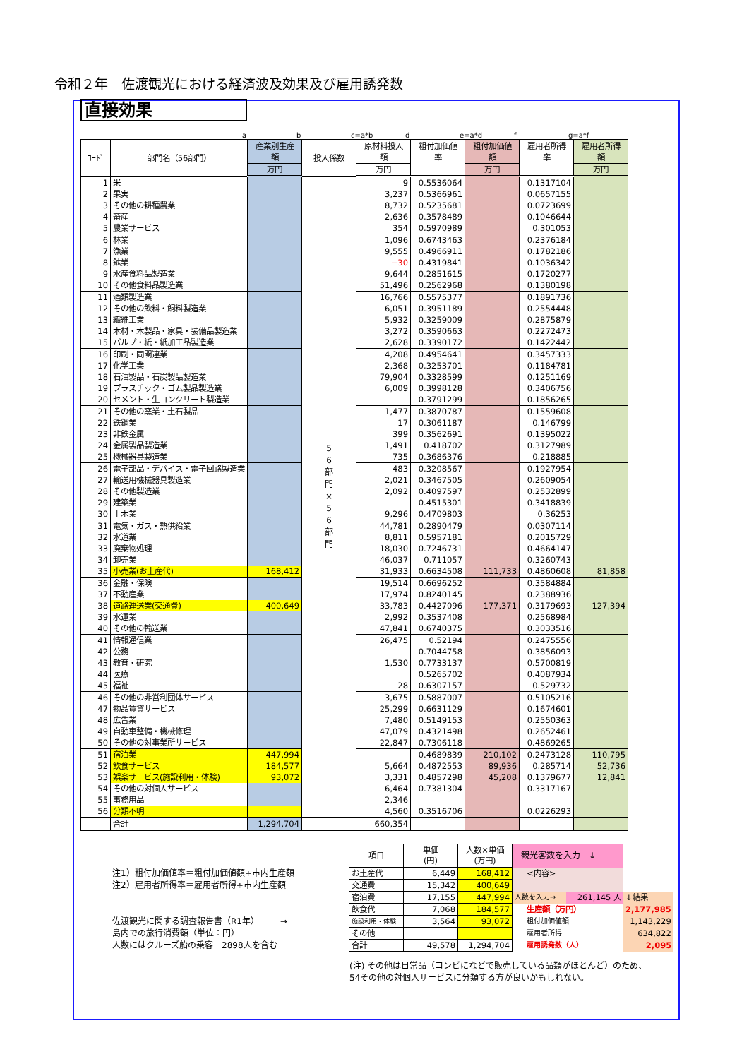令和２年　佐渡観光における経済波及効果及び雇用誘発数
直接効果
a b c=a*b d e=a*d f g=a*f
| ｺｰﾄﾞ | 部門名（56部門） | 産業別生産 額 | 投入係数 | 原材料投入 額 | 粗付加価値 率 | 粗付加価値 額 | 雇用者所得 率 | 雇用者所得 額 |
| --- | --- | --- | --- | --- | --- | --- | --- | --- |
| | | 万円 | | 万円 | | 万円 | | 万円 |
| 1 | 米 | | 5 6 部 門 × 5 6 部 門 | 9 | 0.5536064 | | 0.1317104 | |
| 2 | 果実 | | | 3,237 | 0.5366961 | | 0.0657155 | |
| 3 | その他の耕種農業 | | | 8,732 | 0.5235681 | | 0.0723699 | |
| 4 | 畜産 | | | 2,636 | 0.3578489 | | 0.1046644 | |
| 5 | 農業サービス | | | 354 | 0.5970989 | | 0.301053 | |
| 6 | 林業 | | | 1,096 | 0.6743463 | | 0.2376184 | |
| 7 | 漁業 | | | 9,555 | 0.4966911 | | 0.1782186 | |
| 8 | 鉱業 | | | −30 | 0.4319841 | | 0.1036342 | |
| 9 | 水産食料品製造業 | | | 9,644 | 0.2851615 | | 0.1720277 | |
| 10 | その他食料品製造業 | | | 51,496 | 0.2562968 | | 0.1380198 | |
| 11 | 酒類製造業 | | | 16,766 | 0.5575377 | | 0.1891736 | |
| 12 | その他の飲料・飼料製造業 | | | 6,051 | 0.3951189 | | 0.2554448 | |
| 13 | 繊維工業 | | | 5,932 | 0.3259009 | | 0.2875879 | |
| 14 | 木材・木製品・家具・装備品製造業 | | | 3,272 | 0.3590663 | | 0.2272473 | |
| 15 | パルプ・紙・紙加工品製造業 | | | 2,628 | 0.3390172 | | 0.1422442 | |
| 16 | 印刷・同関連業 | | | 4,208 | 0.4954641 | | 0.3457333 | |
| 17 | 化学工業 | | | 2,368 | 0.3253701 | | 0.1184781 | |
| 18 | 石油製品・石炭製品製造業 | | | 79,904 | 0.3328599 | | 0.1251169 | |
| 19 | プラスチック・ゴム製品製造業 | | | 6,009 | 0.3998128 | | 0.3406756 | |
| 20 | セメント・生コンクリート製造業 | | | | 0.3791299 | | 0.1856265 | |
| 21 | その他の窯業・土石製品 | | | 1,477 | 0.3870787 | | 0.1559608 | |
| 22 | 鉄鋼業 | | | 17 | 0.3061187 | | 0.146799 | |
| 23 | 非鉄金属 | | | 399 | 0.3562691 | | 0.1395022 | |
| 24 | 金属製品製造業 | | | 1,491 | 0.418702 | | 0.3127989 | |
| 25 | 機械器具製造業 | | | 735 | 0.3686376 | | 0.218885 | |
| 26 | 電子部品・デバイス・電子回路製造業 | | | 483 | 0.3208567 | | 0.1927954 | |
| 27 | 輸送用機械器具製造業 | | | 2,021 | 0.3467505 | | 0.2609054 | |
| 28 | その他製造業 | | | 2,092 | 0.4097597 | | 0.2532899 | |
| 29 | 建築業 | | | | 0.4515301 | | 0.3418839 | |
| 30 | 土木業 | | | 9,296 | 0.4709803 | | 0.36253 | |
| 31 | 電気・ガス・熱供給業 | | | 44,781 | 0.2890479 | | 0.0307114 | |
| 32 | 水道業 | | | 8,811 | 0.5957181 | | 0.2015729 | |
| 33 | 廃棄物処理 | | | 18,030 | 0.7246731 | | 0.4664147 | |
| 34 | 卸売業 | | | 46,037 | 0.711057 | | 0.3260743 | |
| 35 | 小売業(お土産代) | 168,412 | | 31,933 | 0.6634508 | 111,733 | 0.4860608 | 81,858 |
| 36 | 金融・保険 | | | 19,514 | 0.6696252 | | 0.3584884 | |
| 37 | 不動産業 | | | 17,974 | 0.8240145 | | 0.2388936 | |
| 38 | 道路運送業(交通費) | 400,649 | | 33,783 | 0.4427096 | 177,371 | 0.3179693 | 127,394 |
| 39 | 水運業 | | | 2,992 | 0.3537408 | | 0.2568984 | |
| 40 | その他の輸送業 | | | 47,841 | 0.6740375 | | 0.3033516 | |
| 41 | 情報通信業 | | | 26,475 | 0.52194 | | 0.2475556 | |
| 42 | 公務 | | | | 0.7044758 | | 0.3856093 | |
| 43 | 教育・研究 | | | 1,530 | 0.7733137 | | 0.5700819 | |
| 44 | 医療 | | | | 0.5265702 | | 0.4087934 | |
| 45 | 福祉 | | | 28 | 0.6307157 | | 0.529732 | |
| 46 | その他の非営利団体サービス | | | 3,675 | 0.5887007 | | 0.5105216 | |
| 47 | 物品賃貸サービス | | | 25,299 | 0.6631129 | | 0.1674601 | |
| 48 | 広告業 | | | 7,480 | 0.5149153 | | 0.2550363 | |
| 49 | 自動車整備・機械修理 | | | 47,079 | 0.4321498 | | 0.2652461 | |
| 50 | その他の対事業所サービス | | | 22,847 | 0.7306118 | | 0.4869265 | |
| 51 | 宿泊業 | 447,994 | | | 0.4689839 | 210,102 | 0.2473128 | 110,795 |
| 52 | 飲食サービス | 184,577 | | 5,664 | 0.4872553 | 89,936 | 0.285714 | 52,736 |
| 53 | 娯楽サービス(施設利用・体験) | 93,072 | | 3,331 | 0.4857298 | 45,208 | 0.1379677 | 12,841 |
| 54 | その他の対個人サービス | | | 6,464 | 0.7381304 | | 0.3317167 | |
| 55 | 事務用品 | | | 2,346 | | | | |
| 56 | 分類不明 | | | 4,560 | 0.3516706 | | 0.0226293 | |
| | 合計 | 1,294,704 | | 660,354 | | | | |
注1）粗付加価値率＝粗付加価値額÷市内生産額
注2）雇用者所得率＝雇用者所得÷市内生産額
佐渡観光に関する調査報告書（R1年）　　　→
島内での旅行消費額（単位：円）
人数にはクルーズ船の乗客　2898人を含む
| 項目 | 単価 (円) | 人数×単価 (万円) | 観光客数を入力 ↓ | | |
| お土産代 | 6,449 | 168,412 | <内容> | | |
| 交通費 | 15,342 | 400,649 | | | |
| 宿泊費 | 17,155 | 447,994 | 人数を入力→ | 261,145 人 | ↓結果 |
| 飲食代 | 7,068 | 184,577 | 生産額（万円） | | 2,177,985 |
| 施設利用・体験 | 3,564 | 93,072 | 粗付加価値額 | | 1,143,229 |
| その他 | | | 雇用者所得 | | 634,822 |
| 合計 | 49,578 | 1,294,704 | 雇用誘発数（人） | | 2,095 |
(注) その他は日常品（コンビになどで販売している品類がほとんど）のため、
54その他の対個人サービスに分類する方が良いかもしれない。